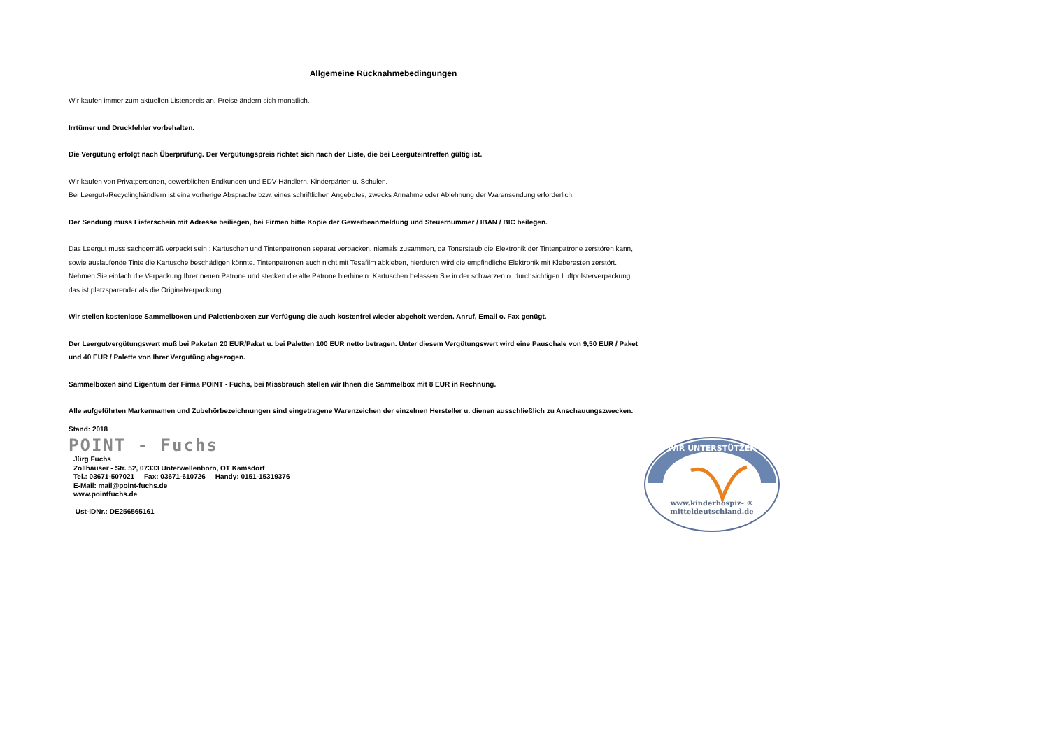Allgemeine Rücknahmebedingungen
Wir kaufen immer zum aktuellen Listenpreis an. Preise ändern sich monatlich.
Irrtümer und Druckfehler vorbehalten.
Die Vergütung erfolgt nach Überprüfung. Der Vergütungspreis richtet sich nach der Liste, die bei Leerguteintreffen gültig ist.
Wir kaufen von Privatpersonen, gewerblichen Endkunden und EDV-Händlern, Kindergärten u. Schulen.
Bei Leergut-/Recyclinghändlern ist eine vorherige Absprache bzw. eines schriftlichen Angebotes, zwecks Annahme oder Ablehnung der Warensendung erforderlich.
Der Sendung muss Lieferschein mit Adresse beiliegen, bei Firmen bitte Kopie der Gewerbeanmeldung und Steuernummer / IBAN / BIC beilegen.
Das Leergut muss sachgemäß verpackt sein : Kartuschen und Tintenpatronen separat verpacken, niemals zusammen, da Tonerstaub die Elektronik der Tintenpatrone zerstören kann,
sowie auslaufende Tinte die Kartusche beschädigen könnte. Tintenpatronen auch nicht mit Tesafilm abkleben, hierdurch wird die empfindliche Elektronik mit Kleberesten zerstört.
Nehmen Sie einfach die Verpackung Ihrer neuen Patrone und stecken die alte Patrone hierhinein. Kartuschen belassen Sie in der schwarzen o. durchsichtigen Luftpolsterverpackung,
das ist platzsparender als die Originalverpackung.
Wir stellen kostenlose Sammelboxen und Palettenboxen zur Verfügung die auch kostenfrei wieder abgeholt werden. Anruf, Email o. Fax genügt.
Der Leergutvergütungswert muß bei Paketen 20 EUR/Paket u. bei Paletten 100 EUR netto betragen. Unter diesem Vergütungswert wird eine Pauschale von 9,50 EUR / Paket
und 40 EUR / Palette von Ihrer Vergutüng abgezogen.
Sammelboxen sind Eigentum der Firma POINT - Fuchs, bei Missbrauch stellen wir Ihnen die Sammelbox mit 8 EUR in Rechnung.
Alle aufgeführten Markennamen und Zubehörbezeichnungen sind eingetragene Warenzeichen der einzelnen Hersteller u. dienen ausschließlich zu Anschauungszwecken.
Stand: 2018
POINT - Fuchs
Jürg Fuchs
Zollhäuser - Str. 52, 07333 Unterwellenborn, OT Kamsdorf
Tel.: 03671-507021 Fax: 03671-610726 Handy: 0151-15319376
E-Mail: mail@point-fuchs.de
www.pointfuchs.de
Ust-IDNr.: DE256565161
WIR UNTERSTÜTZEN
www.kinderhospiz- ®
mitteldeutschland.de